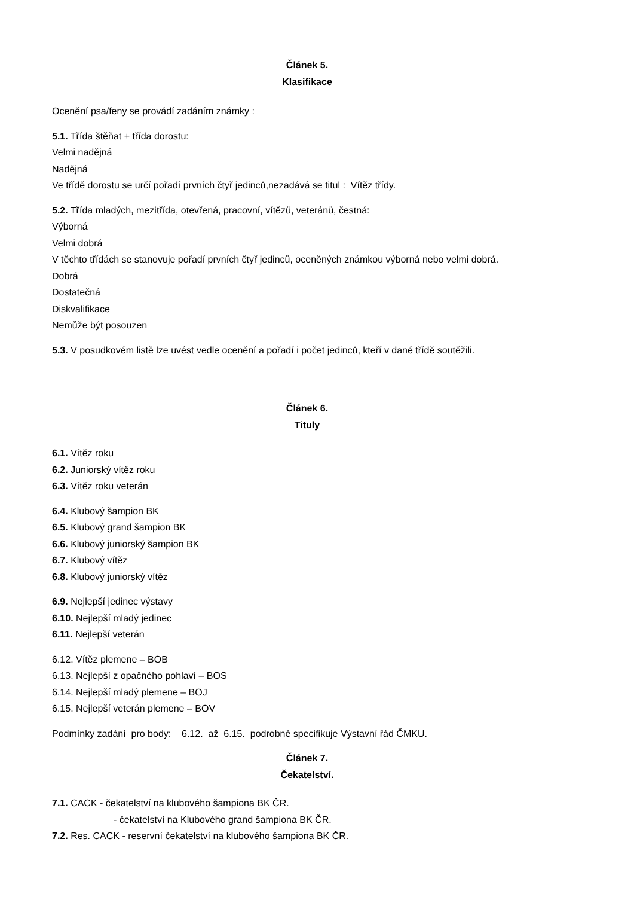Článek 5.
Klasifikace
Ocenění psa/feny se provádí zadáním známky :
5.1. Třída štěňat + třída dorostu:
Velmi nadějná
Nadějná
Ve třídě dorostu se určí pořadí prvních čtyř jedinců,nezadává se titul : Vítěz třídy.
5.2. Třída mladých, mezitřída, otevřená, pracovní, vítězů, veteránů, čestná:
Výborná
Velmi dobrá
V těchto třídách se stanovuje pořadí prvních čtyř jedinců, oceněných známkou výborná nebo velmi dobrá.
Dobrá
Dostatečná
Diskvalifikace
Nemůže být posouzen
5.3. V posudkovém listě lze uvést vedle ocenění a pořadí i počet jedinců, kteří v dané třídě soutěžili.
Článek 6.
Tituly
6.1. Vítěz roku
6.2. Juniorský vítěz roku
6.3. Vítěz roku veterán
6.4. Klubový šampion BK
6.5. Klubový grand šampion BK
6.6. Klubový juniorský šampion BK
6.7. Klubový vítěz
6.8. Klubový juniorský vítěz
6.9. Nejlepší jedinec výstavy
6.10. Nejlepší mladý jedinec
6.11. Nejlepší veterán
6.12. Vítěz plemene – BOB
6.13. Nejlepší z opačného pohlaví – BOS
6.14. Nejlepší mladý plemene – BOJ
6.15. Nejlepší veterán plemene – BOV
Podmínky zadání pro body: 6.12. až 6.15. podrobně specifikuje Výstavní řád ČMKU.
Článek 7.
Čekatelství.
7.1. CACK - čekatelství na klubového šampiona BK ČR.
- čekatelství na Klubového grand šampiona BK ČR.
7.2. Res. CACK - reservní čekatelství na klubového šampiona BK ČR.